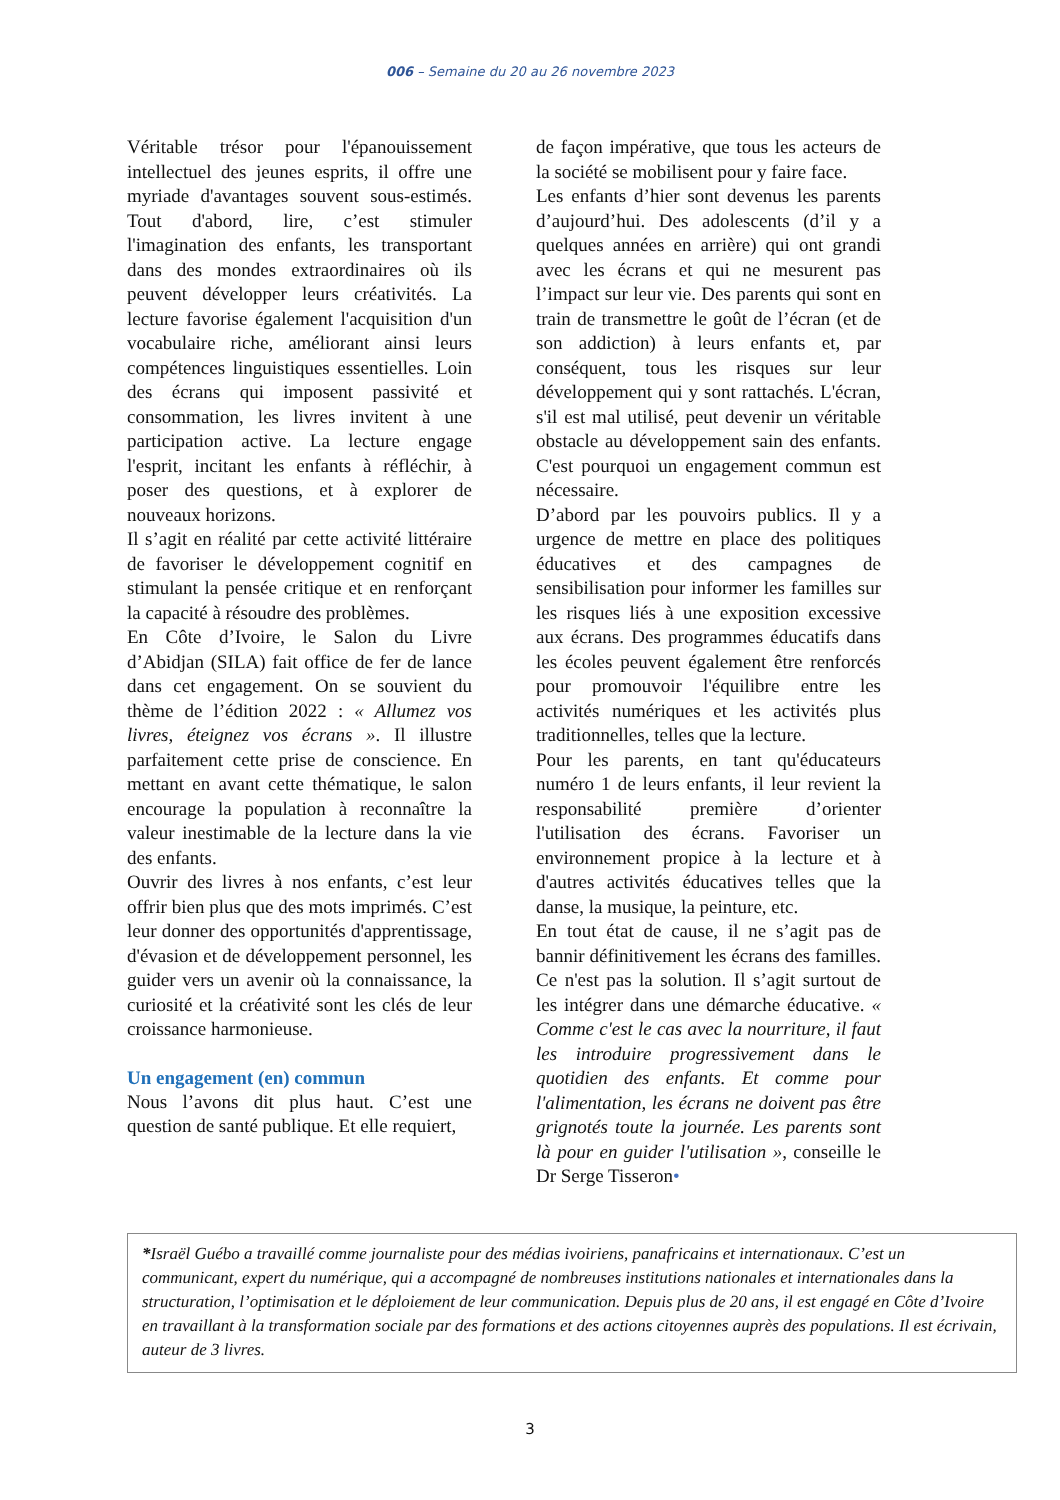006 – Semaine du 20 au 26 novembre 2023
Véritable trésor pour l'épanouissement intellectuel des jeunes esprits, il offre une myriade d'avantages souvent sous-estimés. Tout d'abord, lire, c’est stimuler l'imagination des enfants, les transportant dans des mondes extraordinaires où ils peuvent développer leurs créativités. La lecture favorise également l'acquisition d'un vocabulaire riche, améliorant ainsi leurs compétences linguistiques essentielles. Loin des écrans qui imposent passivité et consommation, les livres invitent à une participation active. La lecture engage l'esprit, incitant les enfants à réfléchir, à poser des questions, et à explorer de nouveaux horizons.
Il s’agit en réalité par cette activité littéraire de favoriser le développement cognitif en stimulant la pensée critique et en renforçant la capacité à résoudre des problèmes.
En Côte d’Ivoire, le Salon du Livre d’Abidjan (SILA) fait office de fer de lance dans cet engagement. On se souvient du thème de l’édition 2022 : « Allumez vos livres, éteignez vos écrans ». Il illustre parfaitement cette prise de conscience. En mettant en avant cette thématique, le salon encourage la population à reconnaître la valeur inestimable de la lecture dans la vie des enfants.
Ouvrir des livres à nos enfants, c’est leur offrir bien plus que des mots imprimés. C’est leur donner des opportunités d'apprentissage, d'évasion et de développement personnel, les guider vers un avenir où la connaissance, la curiosité et la créativité sont les clés de leur croissance harmonieuse.
Un engagement (en) commun
Nous l’avons dit plus haut. C’est une question de santé publique. Et elle requiert,
de façon impérative, que tous les acteurs de la société se mobilisent pour y faire face.
Les enfants d’hier sont devenus les parents d’aujourd’hui. Des adolescents (d’il y a quelques années en arrière) qui ont grandi avec les écrans et qui ne mesurent pas l’impact sur leur vie. Des parents qui sont en train de transmettre le goût de l’écran (et de son addiction) à leurs enfants et, par conséquent, tous les risques sur leur développement qui y sont rattachés. L'écran, s'il est mal utilisé, peut devenir un véritable obstacle au développement sain des enfants. C'est pourquoi un engagement commun est nécessaire.
D’abord par les pouvoirs publics. Il y a urgence de mettre en place des politiques éducatives et des campagnes de sensibilisation pour informer les familles sur les risques liés à une exposition excessive aux écrans. Des programmes éducatifs dans les écoles peuvent également être renforcés pour promouvoir l'équilibre entre les activités numériques et les activités plus traditionnelles, telles que la lecture.
Pour les parents, en tant qu'éducateurs numéro 1 de leurs enfants, il leur revient la responsabilité première d’orienter l'utilisation des écrans. Favoriser un environnement propice à la lecture et à d'autres activités éducatives telles que la danse, la musique, la peinture, etc.
En tout état de cause, il ne s’agit pas de bannir définitivement les écrans des familles. Ce n'est pas la solution. Il s’agit surtout de les intégrer dans une démarche éducative. « Comme c'est le cas avec la nourriture, il faut les introduire progressivement dans le quotidien des enfants. Et comme pour l'alimentation, les écrans ne doivent pas être grignotés toute la journée. Les parents sont là pour en guider l'utilisation », conseille le Dr Serge Tisseron•
*Israël Guébo a travaillé comme journaliste pour des médias ivoiriens, panafricains et internationaux. C’est un communicant, expert du numérique, qui a accompagné de nombreuses institutions nationales et internationales dans la structuration, l’optimisation et le déploiement de leur communication. Depuis plus de 20 ans, il est engagé en Côte d’Ivoire en travaillant à la transformation sociale par des formations et des actions citoyennes auprès des populations. Il est écrivain, auteur de 3 livres.
3